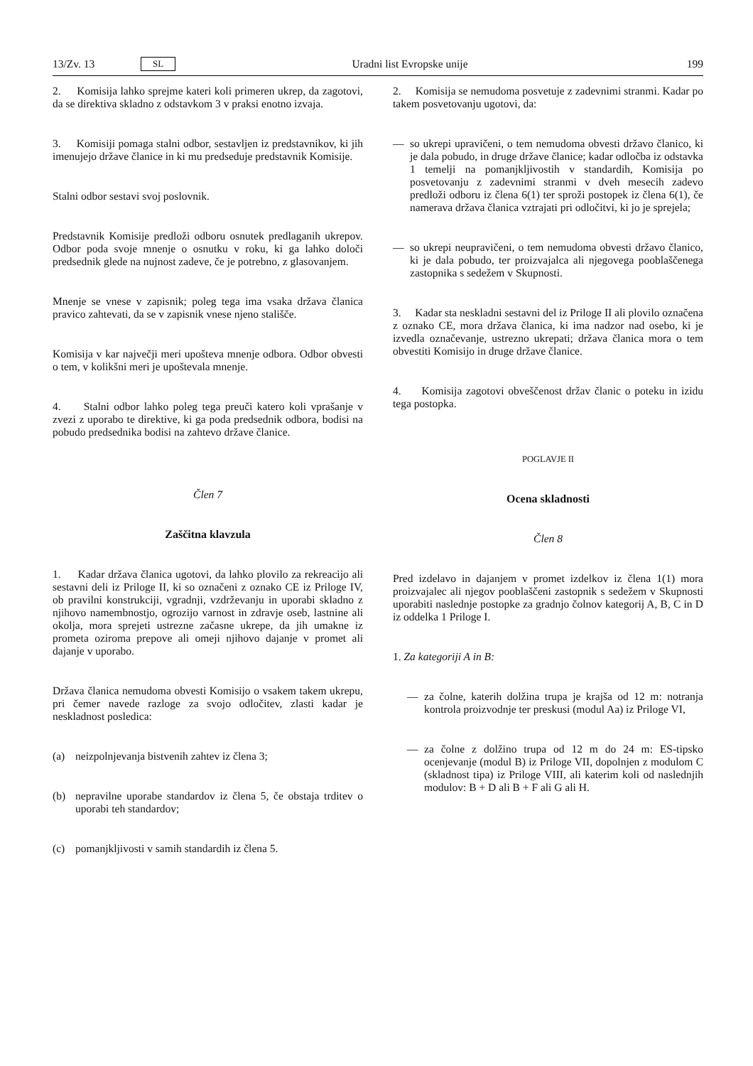13/Zv. 13 SL Uradni list Evropske unije 199
2. Komisija lahko sprejme kateri koli primeren ukrep, da zagotovi, da se direktiva skladno z odstavkom 3 v praksi enotno izvaja.
3. Komisiji pomaga stalni odbor, sestavljen iz predstavnikov, ki jih imenujejo države članice in ki mu predseduje predstavnik Komisije.
Stalni odbor sestavi svoj poslovnik.
Predstavnik Komisije predloži odboru osnutek predlaganih ukrepov. Odbor poda svoje mnenje o osnutku v roku, ki ga lahko določi predsednik glede na nujnost zadeve, če je potrebno, z glasovanjem.
Mnenje se vnese v zapisnik; poleg tega ima vsaka država članica pravico zahtevati, da se v zapisnik vnese njeno stališče.
Komisija v kar največji meri upošteva mnenje odbora. Odbor obvesti o tem, v kolikšni meri je upoštevala mnenje.
4. Stalni odbor lahko poleg tega preuči katero koli vprašanje v zvezi z uporabo te direktive, ki ga poda predsednik odbora, bodisi na pobudo predsednika bodisi na zahtevo države članice.
Člen 7
Zaščitna klavzula
1. Kadar država članica ugotovi, da lahko plovilo za rekreacijo ali sestavni deli iz Priloge II, ki so označeni z oznako CE iz Priloge IV, ob pravilni konstrukciji, vgradnji, vzdrževanju in uporabi skladno z njihovo namembnostjo, ogrozijo varnost in zdravje oseb, lastnine ali okolja, mora sprejeti ustrezne začasne ukrepe, da jih umakne iz prometa oziroma prepove ali omeji njihovo dajanje v promet ali dajanje v uporabo.
Država članica nemudoma obvesti Komisijo o vsakem takem ukrepu, pri čemer navede razloge za svojo odločitev, zlasti kadar je neskladnost posledica:
(a) neizpolnjevanja bistvenih zahtev iz člena 3;
(b) nepravilne uporabe standardov iz člena 5, če obstaja trditev o uporabi teh standardov;
(c) pomanjkljivosti v samih standardih iz člena 5.
2. Komisija se nemudoma posvetuje z zadevnimi stranmi. Kadar po takem posvetovanju ugotovi, da:
— so ukrepi upravičeni, o tem nemudoma obvesti državo članico, ki je dala pobudo, in druge države članice; kadar odločba iz odstavka 1 temelji na pomanjkljivostih v standardih, Komisija po posvetovanju z zadevnimi stranmi v dveh mesecih zadevo predloži odboru iz člena 6(1) ter sproži postopek iz člena 6(1), če namerava država članica vztrajati pri odločitvi, ki jo je sprejela;
— so ukrepi neupravičeni, o tem nemudoma obvesti državo članico, ki je dala pobudo, ter proizvajalca ali njegovega pooblaščenega zastopnika s sedežem v Skupnosti.
3. Kadar sta neskladni sestavni del iz Priloge II ali plovilo označena z oznako CE, mora država članica, ki ima nadzor nad osebo, ki je izvedla označevanje, ustrezno ukrepati; država članica mora o tem obvestiti Komisijo in druge države članice.
4. Komisija zagotovi obveščenost držav članic o poteku in izidu tega postopka.
POGLAVJE II
Ocena skladnosti
Člen 8
Pred izdelavo in dajanjem v promet izdelkov iz člena 1(1) mora proizvajalec ali njegov pooblaščeni zastopnik s sedežem v Skupnosti uporabiti naslednje postopke za gradnjo čolnov kategorij A, B, C in D iz oddelka 1 Priloge I.
1. Za kategoriji A in B:
— za čolne, katerih dolžina trupa je krajša od 12 m: notranja kontrola proizvodnje ter preskusi (modul Aa) iz Priloge VI,
— za čolne z dolžino trupa od 12 m do 24 m: ES-tipsko ocenjevanje (modul B) iz Priloge VII, dopolnjen z modulom C (skladnost tipa) iz Priloge VIII, ali katerim koli od naslednjih modulov: B + D ali B + F ali G ali H.